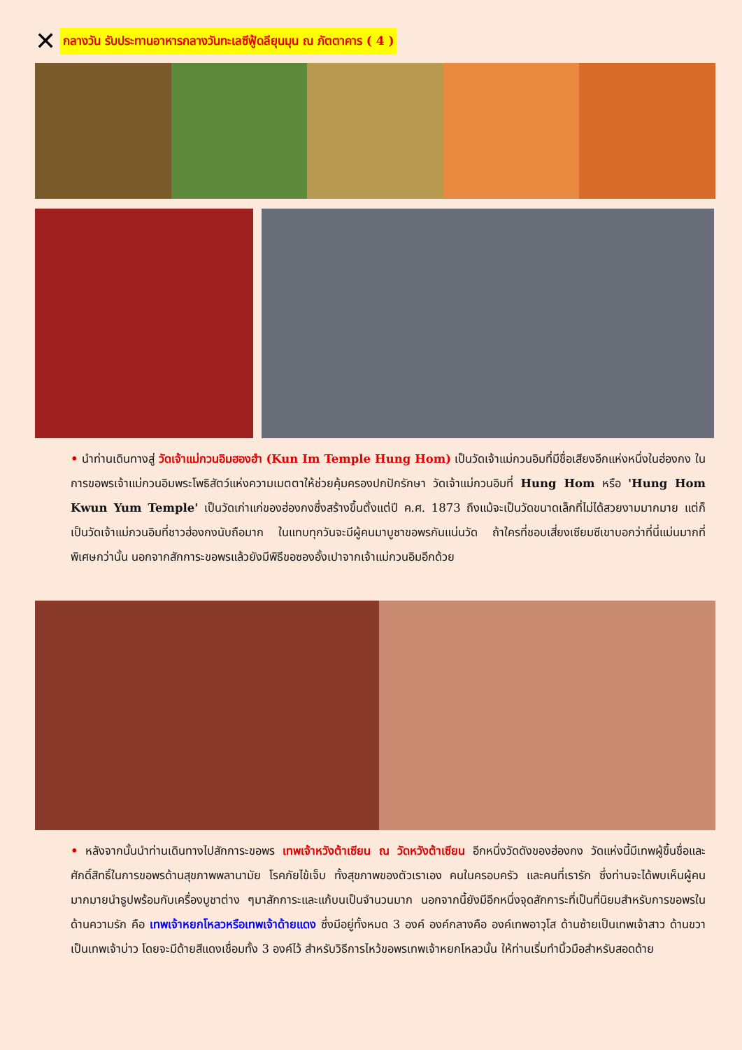✕ กลางวัน รับประทานอาหารกลางวันทะเลซีฟู้ดลียุนมุน ณ ภัตตาคาร ( 4 )
• นำท่านเดินทางสู่ วัดเจ้าแม่กวนอิมฮองฮำ (Kun Im Temple Hung Hom) เป็นวัดเจ้าแม่กวนอิมที่มีชื่อเสียงอีกแห่งหนึ่งในฮ่องกง ในการขอพรเจ้าแม่กวนอิมพระโพธิสัตว์แห่งความเมตตาให้ช่วยคุ้มครองปกปักรักษา วัดเจ้าแม่กวนอิมที่ Hung Hom หรือ 'Hung Hom Kwun Yum Temple' เป็นวัดเก่าแก่ของฮ่องกงซึ่งสร้างขึ้นตั้งแต่ปี ค.ศ. 1873 ถึงแม้จะเป็นวัดขนาดเล็กที่ไม่ได้สวยงามมากมาย แต่ก็เป็นวัดเจ้าแม่กวนอิมที่ชาวฮ่องกงนับถือมาก ในแทบทุกวันจะมีผู้คนมาบูชาขอพรกันแน่นวัด ถ้าใครที่ชอบเสี่ยงเซียมซีเขาบอกว่าที่นี่แม่นมากที่พิเศษกว่านั้น นอกจากสักการะขอพรแล้วยังมีพิธีขอซองอั้งเปาจากเจ้าแม่กวนอิมอีกด้วย
• หลังจากนั้นนำท่านเดินทางไปสักการะขอพร เทพเจ้าหวังต้าเซียน ณ วัดหวังต้าเซียน อีกหนึ่งวัดดังของฮ่องกง วัดแห่งนี้มีเทพผู้ขึ้นชื่อและศักดิ์สิทธิ์ในการขอพรด้านสุขภาพพลานามัย โรคภัยไข้เจ็บ ทั้งสุขภาพของตัวเราเอง คนในครอบครัว และคนที่เรารัก ซึ่งท่านจะได้พบเห็นผู้คนมากมายนำธูปพร้อมกับเครื่องบูชาต่าง ๆมาสักการะและแก้บนเป็นจำนวนมาก นอกจากนี้ยังมีอีกหนึ่งจุดสักการะที่เป็นที่นิยมสำหรับการขอพรในด้านความรัก คือ เทพเจ้าหยกโหลวหรือเทพเจ้าด้ายแดง ซึ่งมีอยู่ทั้งหมด 3 องค์ องค์กลางคือ องค์เทพอาวุโส ด้านซ้ายเป็นเทพเจ้าสาว ด้านขวาเป็นเทพเจ้าบ่าว โดยจะมีด้ายสีแดงเชื่อมทั้ง 3 องค์ไว้ สำหรับวิธีการไหว้ขอพรเทพเจ้าหยกโหลวนั้น ให้ท่านเริ่มทำนิ้วมือสำหรับสอดด้าย